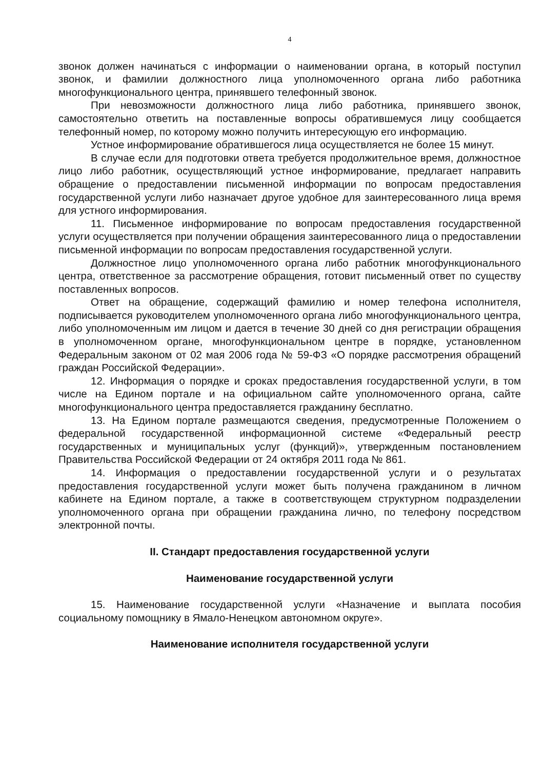4
звонок должен начинаться с информации о наименовании органа, в который поступил звонок, и фамилии должностного лица уполномоченного органа либо работника многофункционального центра, принявшего телефонный звонок.
При невозможности должностного лица либо работника, принявшего звонок, самостоятельно ответить на поставленные вопросы обратившемуся лицу сообщается телефонный номер, по которому можно получить интересующую его информацию.
Устное информирование обратившегося лица осуществляется не более 15 минут.
В случае если для подготовки ответа требуется продолжительное время, должностное лицо либо работник, осуществляющий устное информирование, предлагает направить обращение о предоставлении письменной информации по вопросам предоставления государственной услуги либо назначает другое удобное для заинтересованного лица время для устного информирования.
11. Письменное информирование по вопросам предоставления государственной услуги осуществляется при получении обращения заинтересованного лица о предоставлении письменной информации по вопросам предоставления государственной услуги.
Должностное лицо уполномоченного органа либо работник многофункционального центра, ответственное за рассмотрение обращения, готовит письменный ответ по существу поставленных вопросов.
Ответ на обращение, содержащий фамилию и номер телефона исполнителя, подписывается руководителем уполномоченного органа либо многофункционального центра, либо уполномоченным им лицом и дается в течение 30 дней со дня регистрации обращения в уполномоченном органе, многофункциональном центре в порядке, установленном Федеральным законом от 02 мая 2006 года № 59-ФЗ «О порядке рассмотрения обращений граждан Российской Федерации».
12. Информация о порядке и сроках предоставления государственной услуги, в том числе на Едином портале и на официальном сайте уполномоченного органа, сайте многофункционального центра предоставляется гражданину бесплатно.
13. На Едином портале размещаются сведения, предусмотренные Положением о федеральной государственной информационной системе «Федеральный реестр государственных и муниципальных услуг (функций)», утвержденным постановлением Правительства Российской Федерации от 24 октября 2011 года № 861.
14. Информация о предоставлении государственной услуги и о результатах предоставления государственной услуги может быть получена гражданином в личном кабинете на Едином портале, а также в соответствующем структурном подразделении уполномоченного органа при обращении гражданина лично, по телефону посредством электронной почты.
II. Стандарт предоставления государственной услуги
Наименование государственной услуги
15. Наименование государственной услуги «Назначение и выплата пособия социальному помощнику в Ямало-Ненецком автономном округе».
Наименование исполнителя государственной услуги